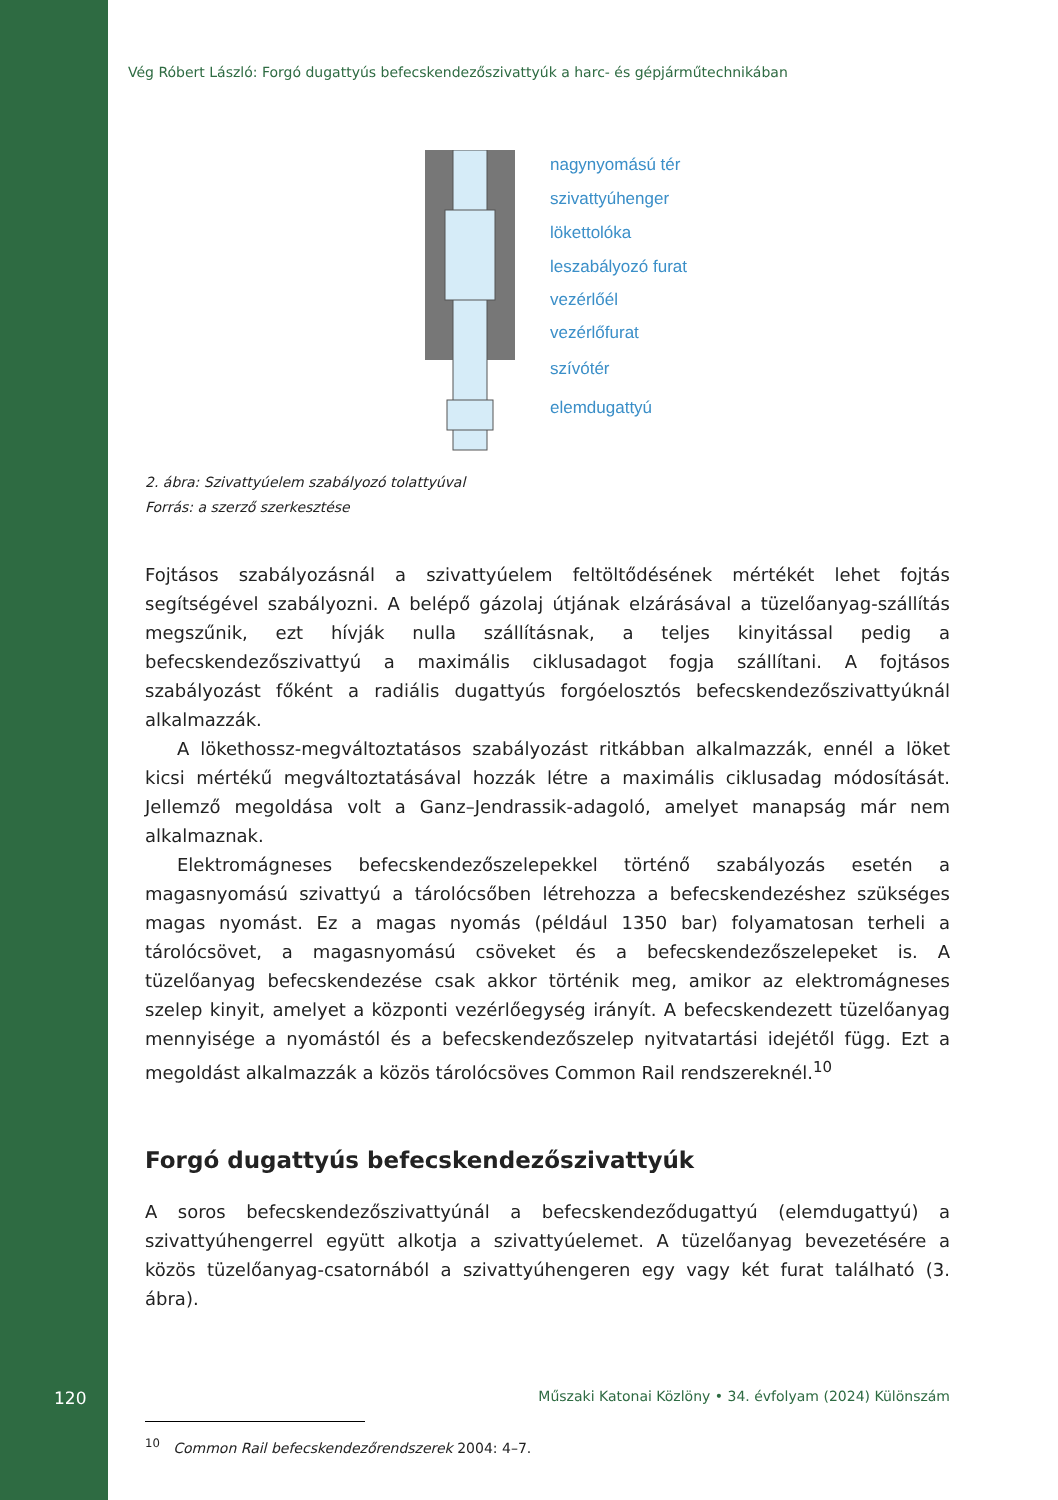Vég Róbert László: Forgó dugattyús befecskendezőszivattyúk a harc- és gépjárműtechnikában
nagynyomású tér
szivattyúhenger
lökettolóka
leszabályozó furat
vezérlőél
vezérlőfurat
szívótér
elemdugattyú
2. ábra: Szivattyúelem szabályozó tolattyúval
Forrás: a szerző szerkesztése
Fojtásos szabályozásnál a szivattyúelem feltöltődésének mértékét lehet fojtás segítségével szabályozni. A belépő gázolaj útjának elzárásával a tüzelőanyag-szállítás megszűnik, ezt hívják nulla szállításnak, a teljes kinyitással pedig a befecskendezőszivattyú a maximális ciklusadagot fogja szállítani. A fojtásos szabályozást főként a radiális dugattyús forgóelosztós befecskendezőszivattyúknál alkalmazzák.
A lökethossz-megváltoztatásos szabályozást ritkábban alkalmazzák, ennél a löket kicsi mértékű megváltoztatásával hozzák létre a maximális ciklusadag módosítását. Jellemző megoldása volt a Ganz–Jendrassik-adagoló, amelyet manapság már nem alkalmaznak.
Elektromágneses befecskendezőszelepekkel történő szabályozás esetén a magasnyomású szivattyú a tárolócsőben létrehozza a befecskendezéshez szükséges magas nyomást. Ez a magas nyomás (például 1350 bar) folyamatosan terheli a tárolócsövet, a magasnyomású csöveket és a befecskendezőszelepeket is. A tüzelőanyag befecskendezése csak akkor történik meg, amikor az elektromágneses szelep kinyit, amelyet a központi vezérlőegység irányít. A befecskendezett tüzelőanyag mennyisége a nyomástól és a befecskendezőszelep nyitvatartási idejétől függ. Ezt a megoldást alkalmazzák a közös tárolócsöves Common Rail rendszereknél.<sup>10</sup>
Forgó dugattyús befecskendezőszivattyúk
A soros befecskendezőszivattyúnál a befecskendeződugattyú (elemdugattyú) a szivattyúhengerrel együtt alkotja a szivattyúelemet. A tüzelőanyag bevezetésére a közös tüzelőanyag-csatornából a szivattyúhengeren egy vagy két furat található (3. ábra).
<sup>10</sup> Common Rail befecskendezőrendszerek 2004: 4–7.
120 Műszaki Katonai Közlöny • 34. évfolyam (2024) Különszám